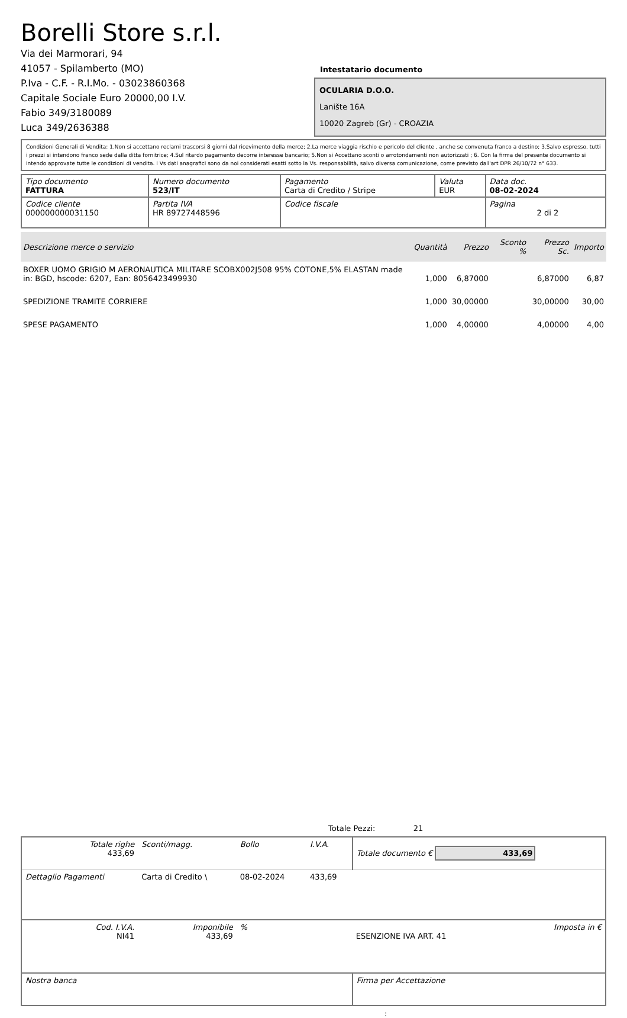Borelli Store s.r.l.
Via dei Marmorari, 94
41057 - Spilamberto (MO)
P.Iva - C.F. - R.I.Mo. - 03023860368
Capitale Sociale Euro 20000,00 I.V.
Fabio 349/3180089
Luca 349/2636388
Intestatario documento
OCULARIA D.O.O.
Lanište 16A
10020 Zagreb (Gr) - CROAZIA
Condizioni Generali di Vendita: 1.Non si accettano reclami trascorsi 8 giorni dal ricevimento della merce; 2.La merce viaggia rischio e pericolo del cliente , anche se convenuta franco a destino; 3.Salvo espresso, tutti i prezzi si intendono franco sede dalla ditta fornitrice; 4.Sul ritardo pagamento decorre interesse bancario; 5.Non si Accettano sconti o arrotondamenti non autorizzati ; 6. Con la firma del presente documento si intendo approvate tutte le condizioni di vendita. I Vs dati anagrafici sono da noi considerati esatti sotto la Vs. responsabilità, salvo diversa comunicazione, come previsto dall'art DPR 26/10/72 n° 633.
| Tipo documento FATTURA | Numero documento 523/IT | Pagamento Carta di Credito / Stripe | Valuta EUR | Data doc. 08-02-2024 |
| Codice cliente 000000000031150 | Partita IVA HR 89727448596 | Codice fiscale | | Pagina 2 di 2 |
| Descrizione merce o servizio | Quantità | Prezzo | Sconto % | Prezzo Sc. | Importo |
| --- | --- | --- | --- | --- | --- |
| BOXER UOMO GRIGIO M AERONAUTICA MILITARE SCOBX002J508 95% COTONE,5% ELASTAN made in: BGD, hscode: 6207, Ean: 8056423499930 | 1,000 | 6,87000 | | 6,87000 | 6,87 |
| SPEDIZIONE TRAMITE CORRIERE | 1,000 | 30,00000 | | 30,00000 | 30,00 |
| SPESE PAGAMENTO | 1,000 | 4,00000 | | 4,00000 | 4,00 |
Totale Pezzi: 21
| Totale righe 433,69 | Sconti/magg. | Bollo | I.V.A. | Totale documento € 433,69 | |
| Dettaglio Pagamenti | Carta di Credito \ | 08-02-2024 | 433,69 | | |
| Cod. I.V.A. NI41 | Imponibile 433,69 | % | | ESENZIONE IVA ART. 41 | Imposta in € |
| Nostra banca | | | | Firma per Accettazione | |
: